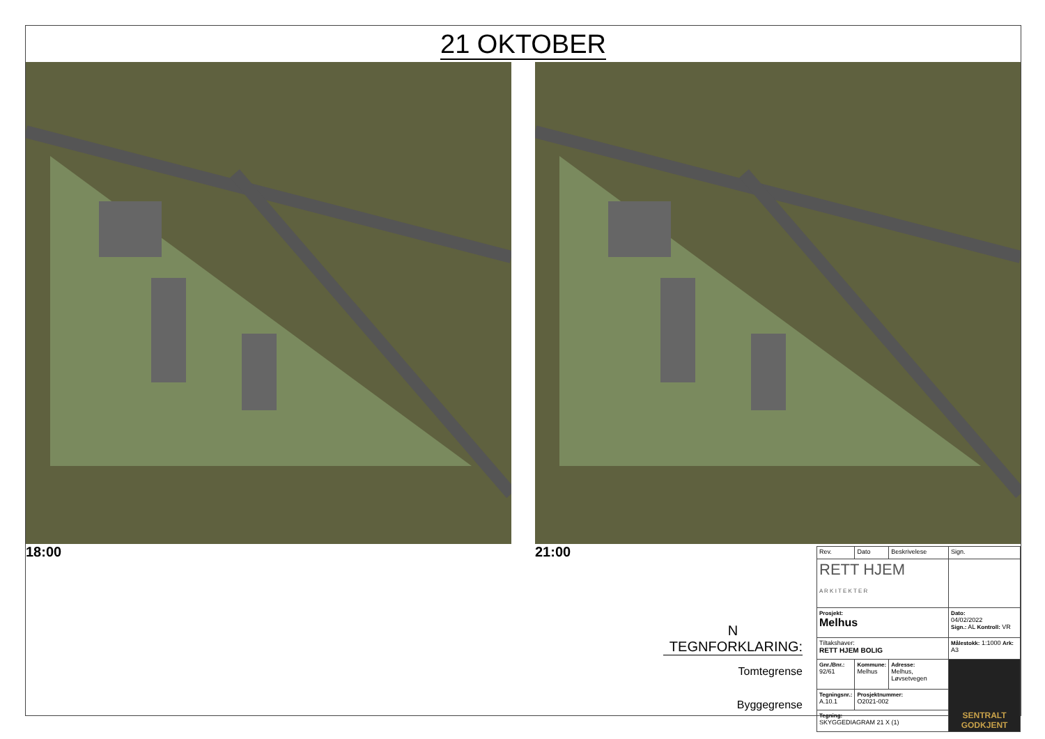21 OKTOBER
18:00 21:00
N
TEGNFORKLARING:
Tomtegrense
Byggegrense
| Rev. | Dato | Beskrivelese | | Sign. |
| RETT HJEM A R K I T E K T E R | | | | |
| Prosjekt: Melhus | | | | Dato: 04/02/2022 Sign.: AL Kontroll: VR |
| Tiltakshaver: RETT HJEM BOLIG | | | | Målestokk: 1:1000 Ark: A3 |
| Gnr./Bnr.: 92/61 | Kommune: Melhus | | Adresse: Melhus, Løvsetvegen | SENTRALT GODKJENT |
| Tegningsnr.: A.10.1 | Prosjektnummer: O2021-002 | | | |
| Tegning: SKYGGEDIAGRAM 21 X (1) | | | | |